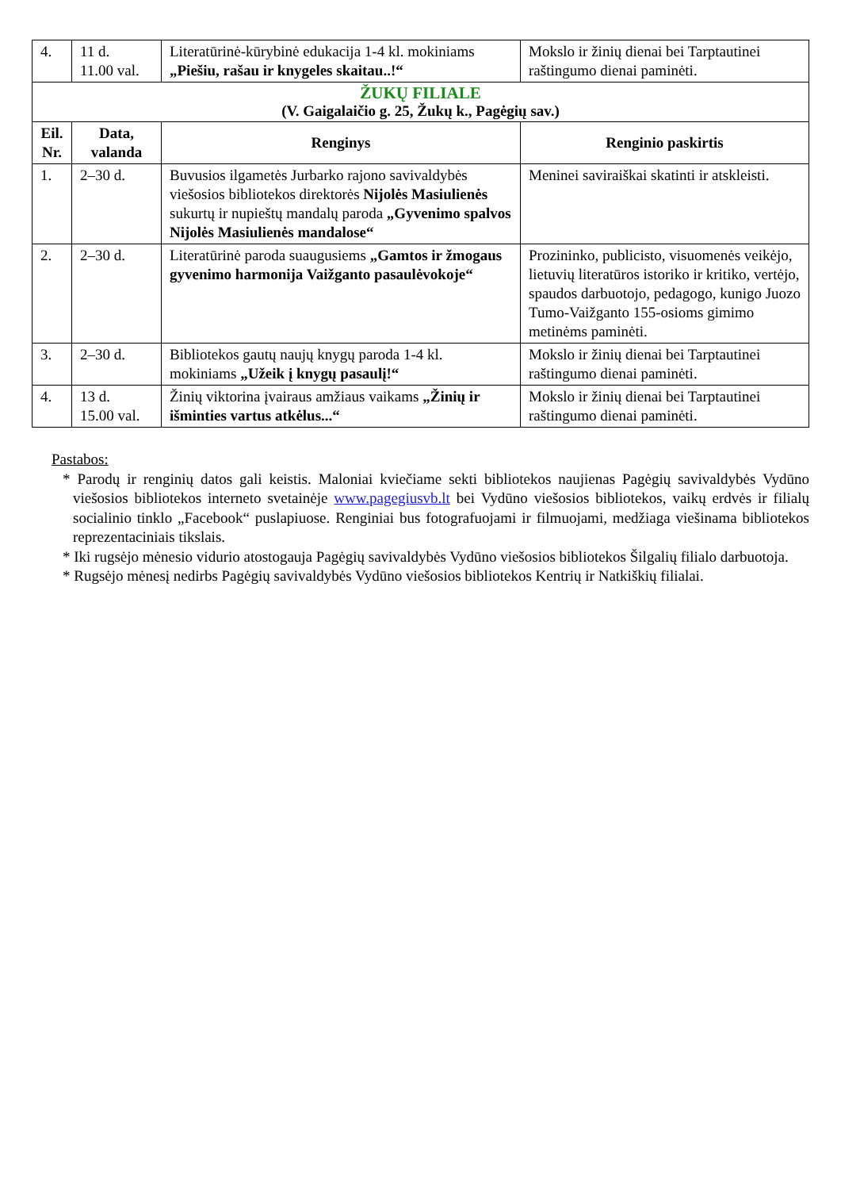| 4. | 11 d. 11.00 val. | Literatūrinė-kūrybinė edukacija 1-4 kl. mokiniams „Piešiu, rašau ir knygeles skaitau..!“ | Mokslo ir žinių dienai bei Tarptautinei raštingumo dienai paminėti. |
| ŽUKŲ FILIALE (V. Gaigalaičio g. 25, Žukų k., Pagėgių sav.) | | | |
| Eil. Nr. | Data, valanda | Renginys | Renginio paskirtis |
| 1. | 2–30 d. | Buvusios ilgametės Jurbarko rajono savivaldybės viešosios bibliotekos direktorės Nijolės Masiulienės sukurtų ir nupieštų mandalų paroda „Gyvenimo spalvos Nijolės Masiulienės mandalose“ | Meninei saviraiškai skatinti ir atskleisti. |
| 2. | 2–30 d. | Literatūrinė paroda suaugusiems „Gamtos ir žmogaus gyvenimo harmonija Vaižganto pasaulėvokoje“ | Prozininko, publicisto, visuomenės veikėjo, lietuvių literatūros istoriko ir kritiko, vertėjo, spaudos darbuotojo, pedagogo, kunigo Juozo Tumo-Vaižganto 155-osioms gimimo metinėms paminėti. |
| 3. | 2–30 d. | Bibliotekos gautų naujų knygų paroda 1-4 kl. mokiniams „Užeik į knygų pasaulį!“ | Mokslo ir žinių dienai bei Tarptautinei raštingumo dienai paminėti. |
| 4. | 13 d. 15.00 val. | Žinių viktorina įvairaus amžiaus vaikams „Žinių ir išminties vartus atkėlus...“ | Mokslo ir žinių dienai bei Tarptautinei raštingumo dienai paminėti. |
Pastabos:
* Parodų ir renginių datos gali keistis. Maloniai kviečiame sekti bibliotekos naujienas Pagėgių savivaldybės Vydūno viešosios bibliotekos interneto svetainėje www.pagegiusvb.lt bei Vydūno viešosios bibliotekos, vaikų erdvės ir filialų socialinio tinklo „Facebook“ puslapiuose. Renginiai bus fotografuojami ir filmuojami, medžiaga viešinama bibliotekos reprezentaciniais tikslais.
* Iki rugsėjo mėnesio vidurio atostogauja Pagėgių savivaldybės Vydūno viešosios bibliotekos Šilgalių filialo darbuotoja.
* Rugsėjo mėnesį nedirbs Pagėgių savivaldybės Vydūno viešosios bibliotekos Kentrių ir Natkiškių filialai.